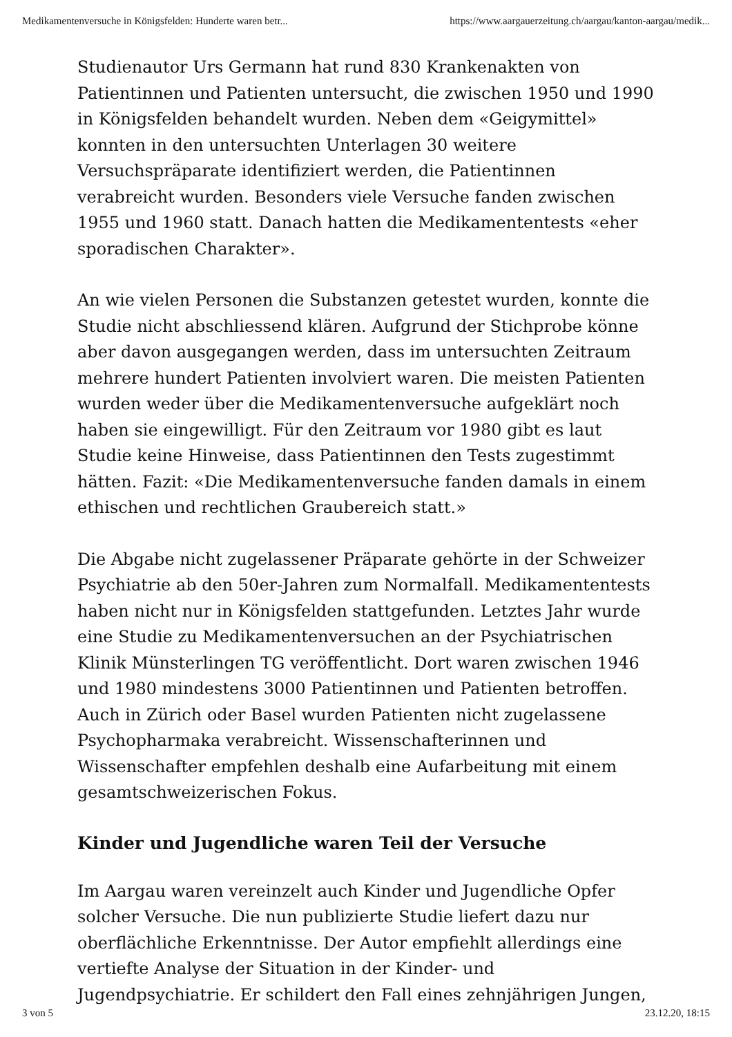Medikamentenversuche in Königsfelden: Hunderte waren betr... https://www.aargauerzeitung.ch/aargau/kanton-aargau/medik...
Studienautor Urs Germann hat rund 830 Krankenakten von Patientinnen und Patienten untersucht, die zwischen 1950 und 1990 in Königsfelden behandelt wurden. Neben dem «Geigymittel» konnten in den untersuchten Unterlagen 30 weitere Versuchspräparate identifiziert werden, die Patientinnen verabreicht wurden. Besonders viele Versuche fanden zwischen 1955 und 1960 statt. Danach hatten die Medikamententests «eher sporadischen Charakter».
An wie vielen Personen die Substanzen getestet wurden, konnte die Studie nicht abschliessend klären. Aufgrund der Stichprobe könne aber davon ausgegangen werden, dass im untersuchten Zeitraum mehrere hundert Patienten involviert waren. Die meisten Patienten wurden weder über die Medikamentenversuche aufgeklärt noch haben sie eingewilligt. Für den Zeitraum vor 1980 gibt es laut Studie keine Hinweise, dass Patientinnen den Tests zugestimmt hätten. Fazit: «Die Medikamentenversuche fanden damals in einem ethischen und rechtlichen Graubereich statt.»
Die Abgabe nicht zugelassener Präparate gehörte in der Schweizer Psychiatrie ab den 50er-Jahren zum Normalfall. Medikamententests haben nicht nur in Königsfelden stattgefunden. Letztes Jahr wurde eine Studie zu Medikamentenversuchen an der Psychiatrischen Klinik Münsterlingen TG veröffentlicht. Dort waren zwischen 1946 und 1980 mindestens 3000 Patientinnen und Patienten betroffen. Auch in Zürich oder Basel wurden Patienten nicht zugelassene Psychopharmaka verabreicht. Wissenschafterinnen und Wissenschafter empfehlen deshalb eine Aufarbeitung mit einem gesamtschweizerischen Fokus.
Kinder und Jugendliche waren Teil der Versuche
Im Aargau waren vereinzelt auch Kinder und Jugendliche Opfer solcher Versuche. Die nun publizierte Studie liefert dazu nur oberflächliche Erkenntnisse. Der Autor empfiehlt allerdings eine vertiefte Analyse der Situation in der Kinder- und Jugendpsychiatrie. Er schildert den Fall eines zehnjährigen Jungen,
3 von 5 23.12.20, 18:15